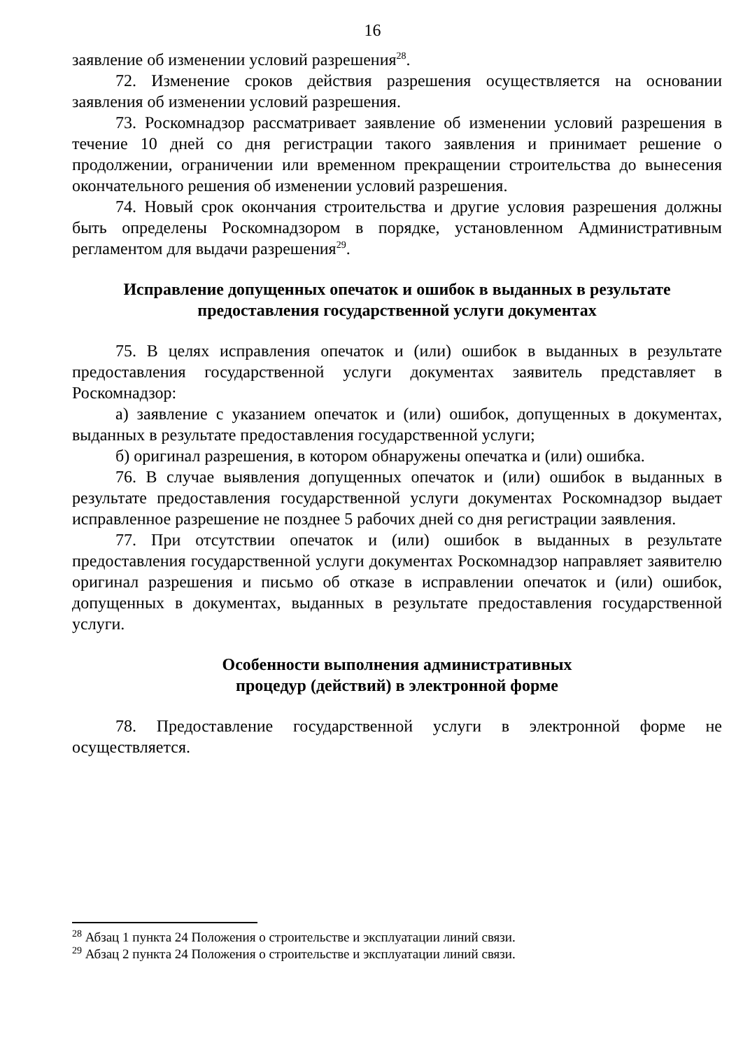16
заявление об изменении условий разрешения<sup>28</sup>.
72. Изменение сроков действия разрешения осуществляется на основании заявления об изменении условий разрешения.
73. Роскомнадзор рассматривает заявление об изменении условий разрешения в течение 10 дней со дня регистрации такого заявления и принимает решение о продолжении, ограничении или временном прекращении строительства до вынесения окончательного решения об изменении условий разрешения.
74. Новый срок окончания строительства и другие условия разрешения должны быть определены Роскомнадзором в порядке, установленном Административным регламентом для выдачи разрешения<sup>29</sup>.
Исправление допущенных опечаток и ошибок в выданных в результате
предоставления государственной услуги документах
75. В целях исправления опечаток и (или) ошибок в выданных в результате предоставления государственной услуги документах заявитель представляет в Роскомнадзор:
а) заявление с указанием опечаток и (или) ошибок, допущенных в документах, выданных в результате предоставления государственной услуги;
б) оригинал разрешения, в котором обнаружены опечатка и (или) ошибка.
76. В случае выявления допущенных опечаток и (или) ошибок в выданных в результате предоставления государственной услуги документах Роскомнадзор выдает исправленное разрешение не позднее 5 рабочих дней со дня регистрации заявления.
77. При отсутствии опечаток и (или) ошибок в выданных в результате предоставления государственной услуги документах Роскомнадзор направляет заявителю оригинал разрешения и письмо об отказе в исправлении опечаток и (или) ошибок, допущенных в документах, выданных в результате предоставления государственной услуги.
Особенности выполнения административных
процедур (действий) в электронной форме
78. Предоставление государственной услуги в электронной форме не осуществляется.
<sup>28</sup> Абзац 1 пункта 24 Положения о строительстве и эксплуатации линий связи.
<sup>29</sup> Абзац 2 пункта 24 Положения о строительстве и эксплуатации линий связи.